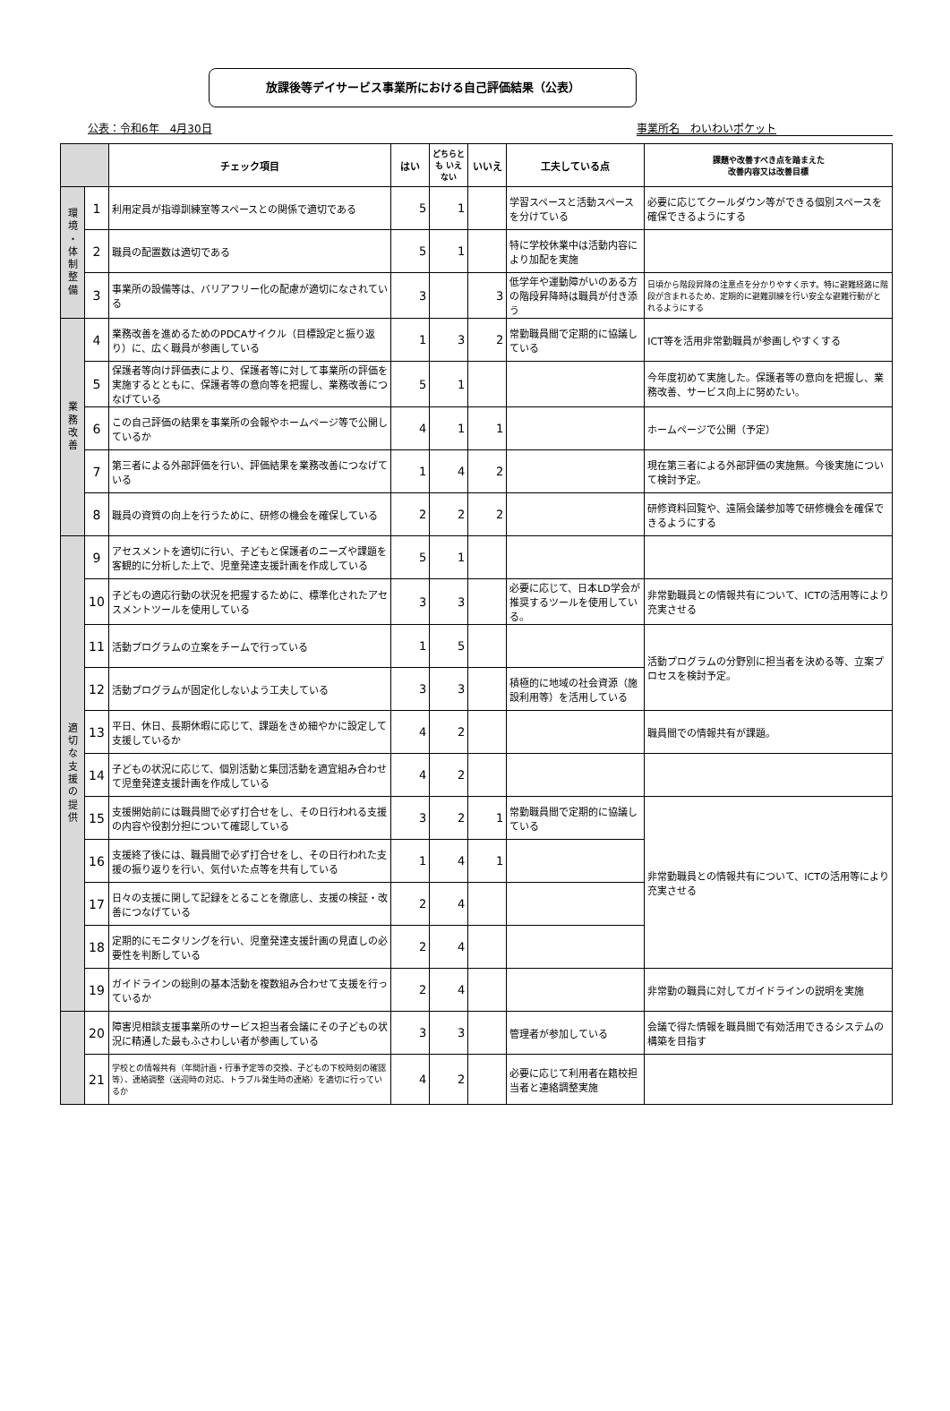放課後等デイサービス事業所における自己評価結果（公表）
公表：令和6年　4月30日 事業所名　わいわいポケット
| | | チェック項目 | はい | どちらとも いえない | いいえ | 工夫している点 | 課題や改善すべき点を踏まえた 改善内容又は改善目標 |
| --- | --- | --- | --- | --- | --- | --- | --- |
| 環 境 ・ 体 制 整 備 | 1 | 利用定員が指導訓練室等スペースとの関係で適切である | 5 | 1 | | 学習スペースと活動スペースを分けている | 必要に応じてクールダウン等ができる個別スペースを確保できるようにする |
| | 2 | 職員の配置数は適切である | 5 | 1 | | 特に学校休業中は活動内容により加配を実施 | |
| | 3 | 事業所の設備等は、バリアフリー化の配慮が適切になされている | 3 | | 3 | 低学年や運動障がいのある方の階段昇降時は職員が付き添う | 日頃から階段昇降の注意点を分かりやすく示す。特に避難経路に階段が含まれるため、定期的に避難訓練を行い安全な避難行動がとれるようにする |
| 業 務 改 善 | 4 | 業務改善を進めるためのPDCAサイクル（目標設定と振り返り）に、広く職員が参画している | 1 | 3 | 2 | 常勤職員間で定期的に協議している | ICT等を活用非常勤職員が参画しやすくする |
| | 5 | 保護者等向け評価表により、保護者等に対して事業所の評価を実施するとともに、保護者等の意向等を把握し、業務改善につなげている | 5 | 1 | | | 今年度初めて実施した。保護者等の意向を把握し、業務改善、サービス向上に努めたい。 |
| | 6 | この自己評価の結果を事業所の会報やホームページ等で公開しているか | 4 | 1 | 1 | | ホームページで公開（予定） |
| | 7 | 第三者による外部評価を行い、評価結果を業務改善につなげている | 1 | 4 | 2 | | 現在第三者による外部評価の実施無。今後実施について検討予定。 |
| | 8 | 職員の資質の向上を行うために、研修の機会を確保している | 2 | 2 | 2 | | 研修資料回覧や、遠隔会議参加等で研修機会を確保できるようにする |
| 適 切 な 支 援 の 提 供 | 9 | アセスメントを適切に行い、子どもと保護者のニーズや課題を客観的に分析した上で、児童発達支援計画を作成している | 5 | 1 | | | |
| | 10 | 子どもの適応行動の状況を把握するために、標準化されたアセスメントツールを使用している | 3 | 3 | | 必要に応じて、日本LD学会が推奨するツールを使用している。 | 非常勤職員との情報共有について、ICTの活用等により充実させる |
| | 11 | 活動プログラムの立案をチームで行っている | 1 | 5 | | | 活動プログラムの分野別に担当者を決める等、立案プロセスを検討予定。 |
| | 12 | 活動プログラムが固定化しないよう工夫している | 3 | 3 | | 積極的に地域の社会資源（施設利用等）を活用している | |
| | 13 | 平日、休日、長期休暇に応じて、課題をきめ細やかに設定して支援しているか | 4 | 2 | | | 職員間での情報共有が課題。 |
| | 14 | 子どもの状況に応じて、個別活動と集団活動を適宜組み合わせて児童発達支援計画を作成している | 4 | 2 | | | |
| | 15 | 支援開始前には職員間で必ず打合せをし、その日行われる支援の内容や役割分担について確認している | 3 | 2 | 1 | 常勤職員間で定期的に協議している | 非常勤職員との情報共有について、ICTの活用等により充実させる |
| | 16 | 支援終了後には、職員間で必ず打合せをし、その日行われた支援の振り返りを行い、気付いた点等を共有している | 1 | 4 | 1 | | |
| | 17 | 日々の支援に関して記録をとることを徹底し、支援の検証・改善につなげている | 2 | 4 | | | |
| | 18 | 定期的にモニタリングを行い、児童発達支援計画の見直しの必要性を判断している | 2 | 4 | | | |
| | 19 | ガイドラインの総則の基本活動を複数組み合わせて支援を行っているか | 2 | 4 | | | 非常勤の職員に対してガイドラインの説明を実施 |
| | 20 | 障害児相談支援事業所のサービス担当者会議にその子どもの状況に精通した最もふさわしい者が参画している | 3 | 3 | | 管理者が参加している | 会議で得た情報を職員間で有効活用できるシステムの構築を目指す |
| | 21 | 学校との情報共有（年間計画・行事予定等の交換、子どもの下校時刻の確認等）、連絡調整（送迎時の対応、トラブル発生時の連絡）を適切に行っているか | 4 | 2 | | 必要に応じて利用者在籍校担当者と連絡調整実施 | |